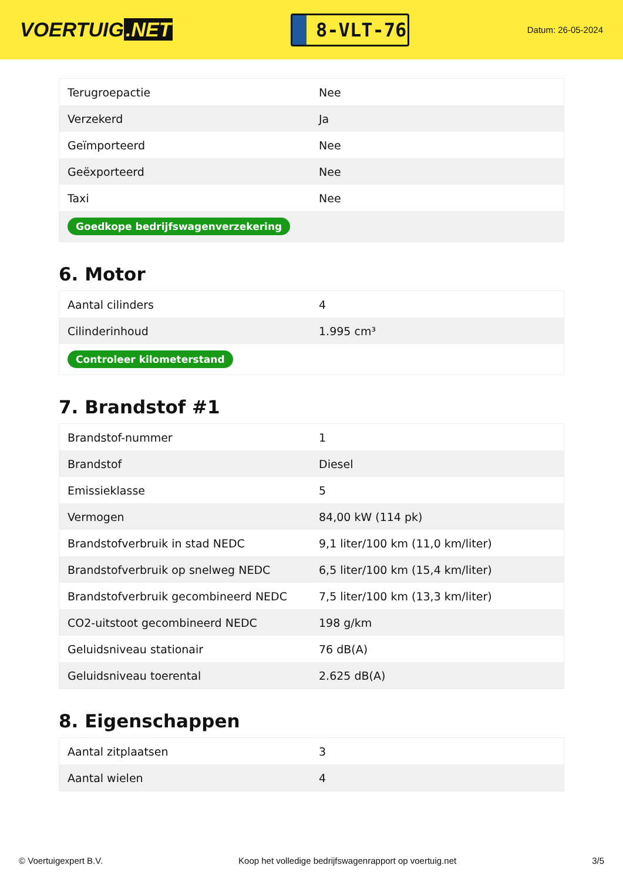VOERTUIG.NET
8-VLT-76
Datum: 26-05-2024
| Terugroepactie | Nee |
| Verzekerd | Ja |
| Geïmporteerd | Nee |
| Geëxporteerd | Nee |
| Taxi | Nee |
| Goedkope bedrijfswagenverzekering | |
6. Motor
| Aantal cilinders | 4 |
| Cilinderinhoud | 1.995 cm³ |
| Controleer kilometerstand | |
7. Brandstof #1
| Brandstof-nummer | 1 |
| Brandstof | Diesel |
| Emissieklasse | 5 |
| Vermogen | 84,00 kW (114 pk) |
| Brandstofverbruik in stad NEDC | 9,1 liter/100 km (11,0 km/liter) |
| Brandstofverbruik op snelweg NEDC | 6,5 liter/100 km (15,4 km/liter) |
| Brandstofverbruik gecombineerd NEDC | 7,5 liter/100 km (13,3 km/liter) |
| CO2-uitstoot gecombineerd NEDC | 198 g/km |
| Geluidsniveau stationair | 76 dB(A) |
| Geluidsniveau toerental | 2.625 dB(A) |
8. Eigenschappen
| Aantal zitplaatsen | 3 |
| Aantal wielen | 4 |
© Voertuigexpert B.V. Koop het volledige bedrijfswagenrapport op voertuig.net 3/5